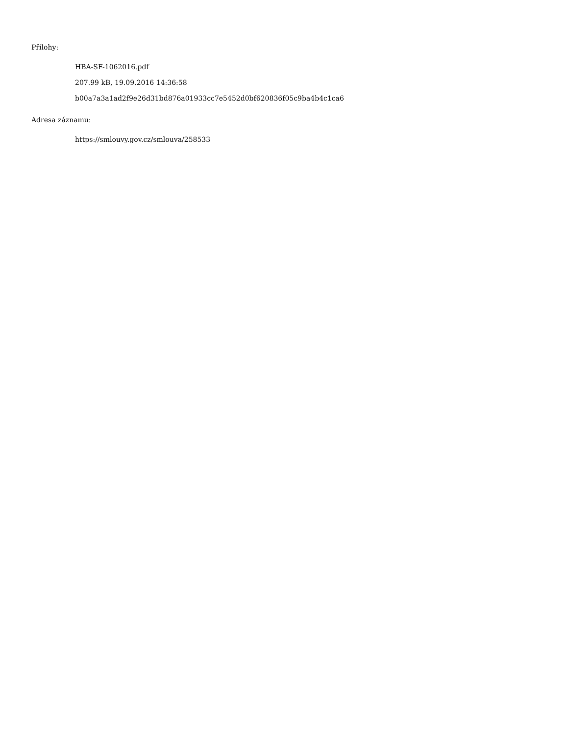Přílohy:
HBA-SF-1062016.pdf
207.99 kB, 19.09.2016 14:36:58
b00a7a3a1ad2f9e26d31bd876a01933cc7e5452d0bf620836f05c9ba4b4c1ca6
Adresa záznamu:
https://smlouvy.gov.cz/smlouva/258533